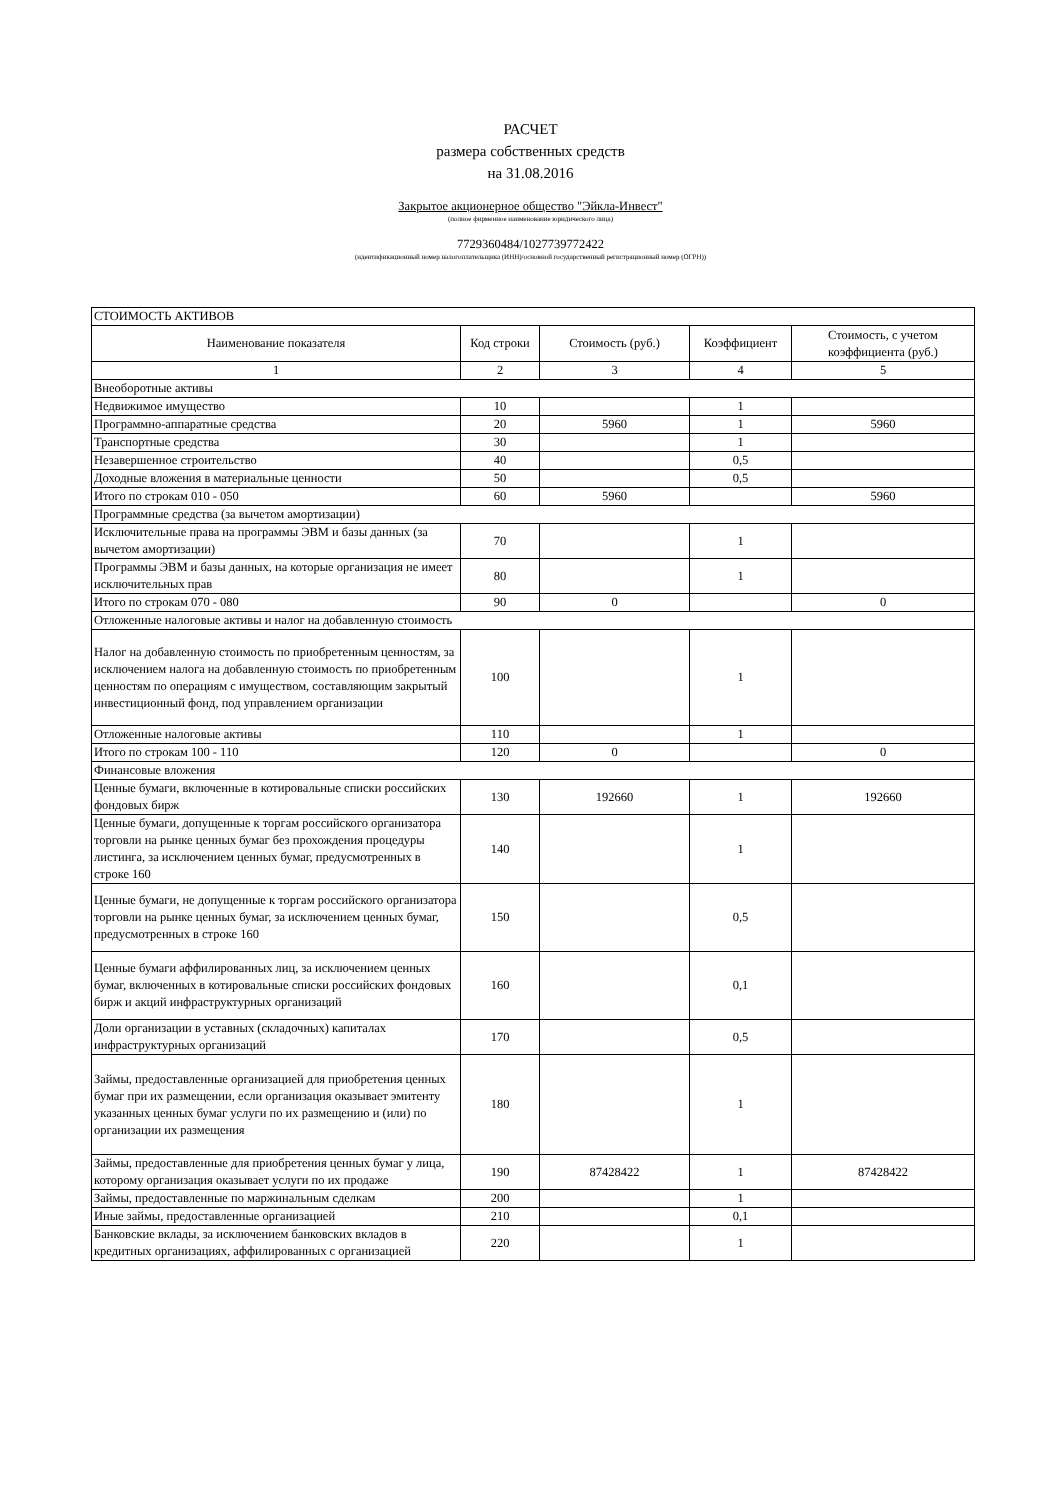РАСЧЕТ
размера собственных средств
на 31.08.2016
Закрытое акционерное общество "Эйкла-Инвест"
(полное фирменное наименование юридического лица)
7729360484/1027739772422
(идентификационный номер налогоплательщика (ИНН)/основной государственный регистрационный номер (ОГРН))
| СТОИМОСТЬ АКТИВОВ | | | | |
| Наименование показателя | Код строки | Стоимость (руб.) | Коэффициент | Стоимость, с учетом коэффициента (руб.) |
| 1 | 2 | 3 | 4 | 5 |
| Внеоборотные активы | | | | |
| Недвижимое имущество | 10 | | 1 | |
| Программно-аппаратные средства | 20 | 5960 | 1 | 5960 |
| Транспортные средства | 30 | | 1 | |
| Незавершенное строительство | 40 | | 0,5 | |
| Доходные вложения в материальные ценности | 50 | | 0,5 | |
| Итого по строкам 010 - 050 | 60 | 5960 | | 5960 |
| Программные средства (за вычетом амортизации) | | | | |
| Исключительные права на программы ЭВМ и базы данных (за вычетом амортизации) | 70 | | 1 | |
| Программы ЭВМ и базы данных, на которые организация не имеет исключительных прав | 80 | | 1 | |
| Итого по строкам 070 - 080 | 90 | 0 | | 0 |
| Отложенные налоговые активы и налог на добавленную стоимость | | | | |
| Налог на добавленную стоимость по приобретенным ценностям, за исключением налога на добавленную стоимость по приобретенным ценностям по операциям с имуществом, составляющим закрытый инвестиционный фонд, под управлением организации | 100 | | 1 | |
| Отложенные налоговые активы | 110 | | 1 | |
| Итого по строкам 100 - 110 | 120 | 0 | | 0 |
| Финансовые вложения | | | | |
| Ценные бумаги, включенные в котировальные списки российских фондовых бирж | 130 | 192660 | 1 | 192660 |
| Ценные бумаги, допущенные к торгам российского организатора торговли на рынке ценных бумаг без прохождения процедуры листинга, за исключением ценных бумаг, предусмотренных в строке 160 | 140 | | 1 | |
| Ценные бумаги, не допущенные к торгам российского организатора торговли на рынке ценных бумаг, за исключением ценных бумаг, предусмотренных в строке 160 | 150 | | 0,5 | |
| Ценные бумаги аффилированных лиц, за исключением ценных бумаг, включенных в котировальные списки российских фондовых бирж и акций инфраструктурных организаций | 160 | | 0,1 | |
| Доли организации в уставных (складочных) капиталах инфраструктурных организаций | 170 | | 0,5 | |
| Займы, предоставленные организацией для приобретения ценных бумаг при их размещении, если организация оказывает эмитенту указанных ценных бумаг услуги по их размещению и (или) по организации их размещения | 180 | | 1 | |
| Займы, предоставленные для приобретения ценных бумаг у лица, которому организация оказывает услуги по их продаже | 190 | 87428422 | 1 | 87428422 |
| Займы, предоставленные по маржинальным сделкам | 200 | | 1 | |
| Иные займы, предоставленные организацией | 210 | | 0,1 | |
| Банковские вклады, за исключением банковских вкладов в кредитных организациях, аффилированных с организацией | 220 | | 1 | |